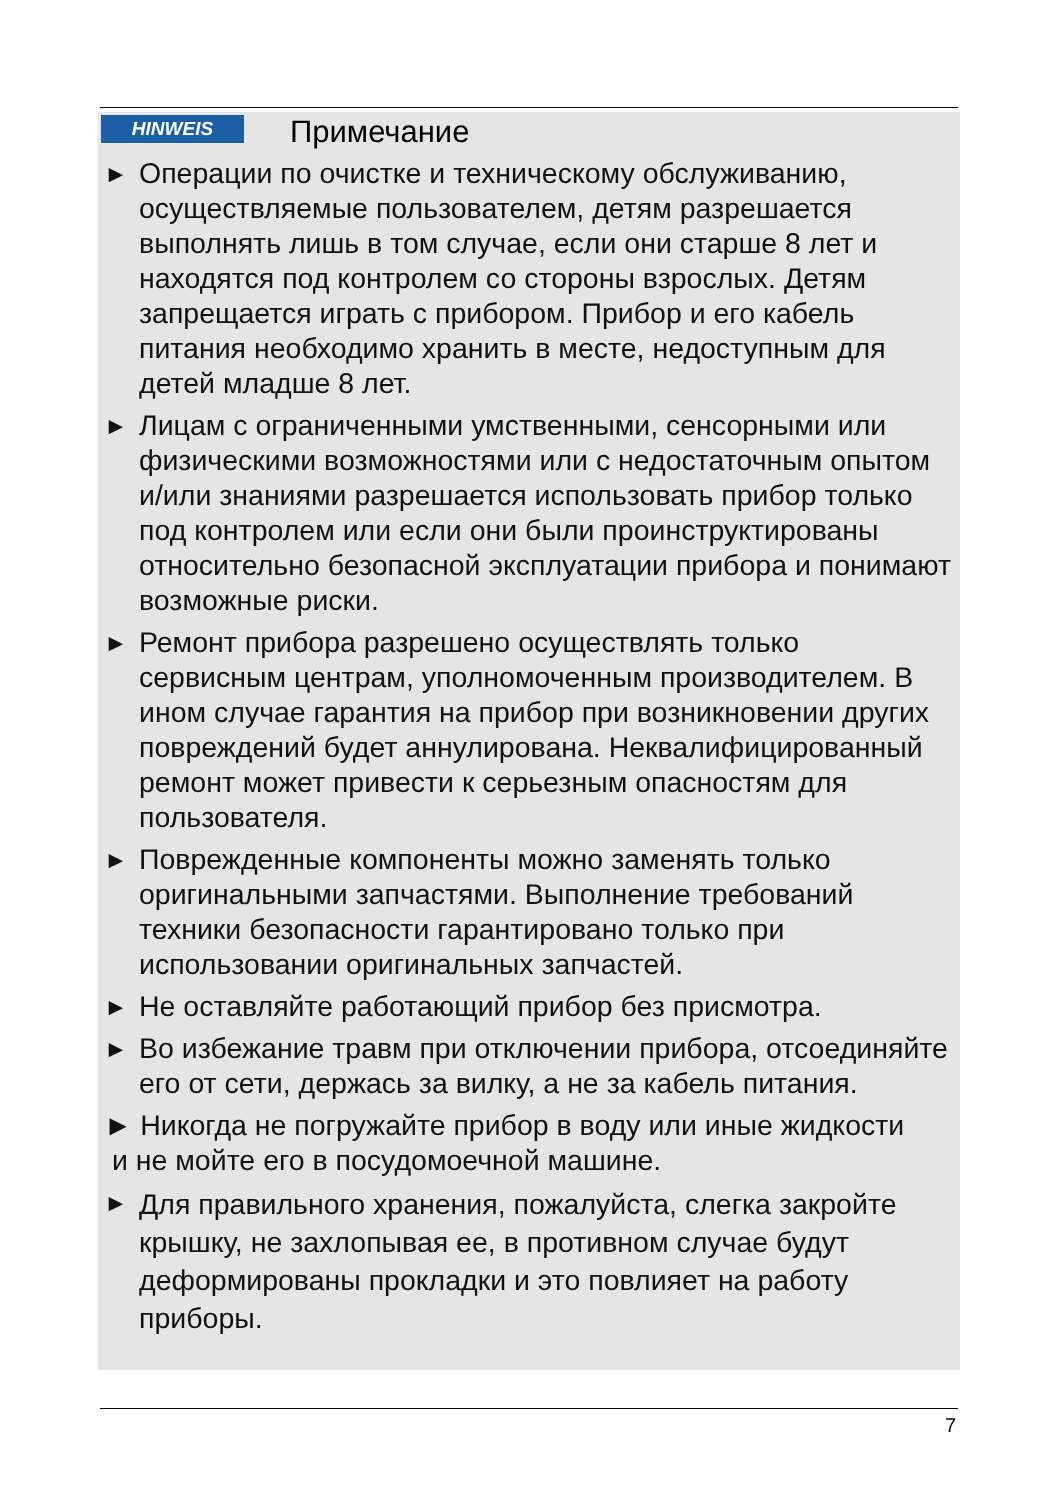HINWEIS Примечание
► Операции по очистке и техническому обслуживанию, осуществляемые пользователем, детям разрешается выполнять лишь в том случае, если они старше 8 лет и находятся под контролем со стороны взрослых. Детям запрещается играть с прибором. Прибор и его кабель питания необходимо хранить в месте, недоступным для детей младше 8 лет.
► Лицам с ограниченными умственными, сенсорными или физическими возможностями или с недостаточным опытом и/или знаниями разрешается использовать прибор только под контролем или если они были проинструктированы относительно безопасной эксплуатации прибора и понимают возможные риски.
► Ремонт прибора разрешено осуществлять только сервисным центрам, уполномоченным производителем. В ином случае гарантия на прибор при возникновении других повреждений будет аннулирована. Неквалифицированный ремонт может привести к серьезным опасностям для пользователя.
► Поврежденные компоненты можно заменять только оригинальными запчастями. Выполнение требований техники безопасности гарантировано только при использовании оригинальных запчастей.
► Не оставляйте работающий прибор без присмотра.
► Во избежание травм при отключении прибора, отсоединяйте его от сети, держась за вилку, а не за кабель питания.
► Никогда не погружайте прибор в воду или иные жидкости
и не мойте его в посудомоечной машине.
► Для правильного хранения, пожалуйста, слегка закройте крышку, не захлопывая ее, в противном случае будут деформированы прокладки и это повлияет на работу приборы.
7